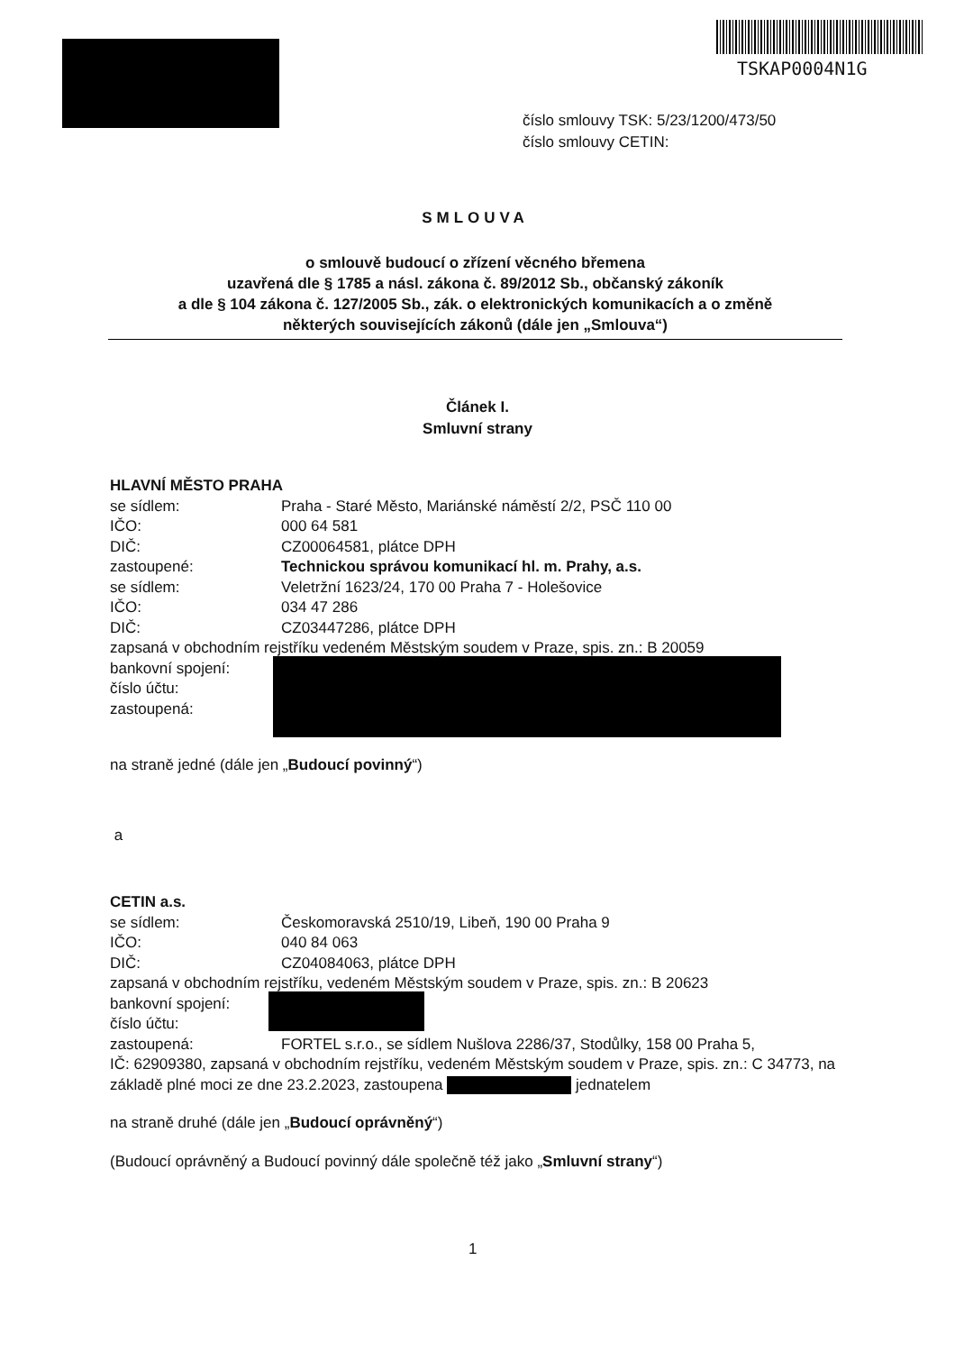TSKAP0004N1G
číslo smlouvy TSK: 5/23/1200/473/50
číslo smlouvy CETIN:
SMLOUVA
o smlouvě budoucí o zřízení věcného břemena
uzavřená dle § 1785 a násl. zákona č. 89/2012 Sb., občanský zákoník
a dle § 104 zákona č. 127/2005 Sb., zák. o elektronických komunikacích a o změně
některých souvisejících zákonů (dále jen „Smlouva“)
Článek I.
Smluvní strany
HLAVNÍ MĚSTO PRAHA
se sídlem: Praha - Staré Město, Mariánské náměstí 2/2, PSČ 110 00
IČO: 000 64 581
DIČ: CZ00064581, plátce DPH
zastoupené: Technickou správou komunikací hl. m. Prahy, a.s.
se sídlem: Veletržní 1623/24, 170 00 Praha 7 - Holešovice
IČO: 034 47 286
DIČ: CZ03447286, plátce DPH
zapsaná v obchodním rejstříku vedeném Městským soudem v Praze, spis. zn.: B 20059
bankovní spojení:
číslo účtu:
zastoupená:
na straně jedné (dále jen „Budoucí povinný“)
a
CETIN a.s.
se sídlem: Českomoravská 2510/19, Libeň, 190 00 Praha 9
IČO: 040 84 063
DIČ: CZ04084063, plátce DPH
zapsaná v obchodním rejstříku, vedeném Městským soudem v Praze, spis. zn.: B 20623
bankovní spojení:
číslo účtu:
zastoupená: FORTEL s.r.o., se sídlem Nušlova 2286/37, Stodůlky, 158 00 Praha 5,
IČ: 62909380, zapsaná v obchodním rejstříku, vedeném Městským soudem v Praze, spis. zn.: C 34773, na základě plné moci ze dne 23.2.2023, zastoupena jednatelem
na straně druhé (dále jen „Budoucí oprávněný“)
(Budoucí oprávněný a Budoucí povinný dále společně též jako „Smluvní strany“)
1